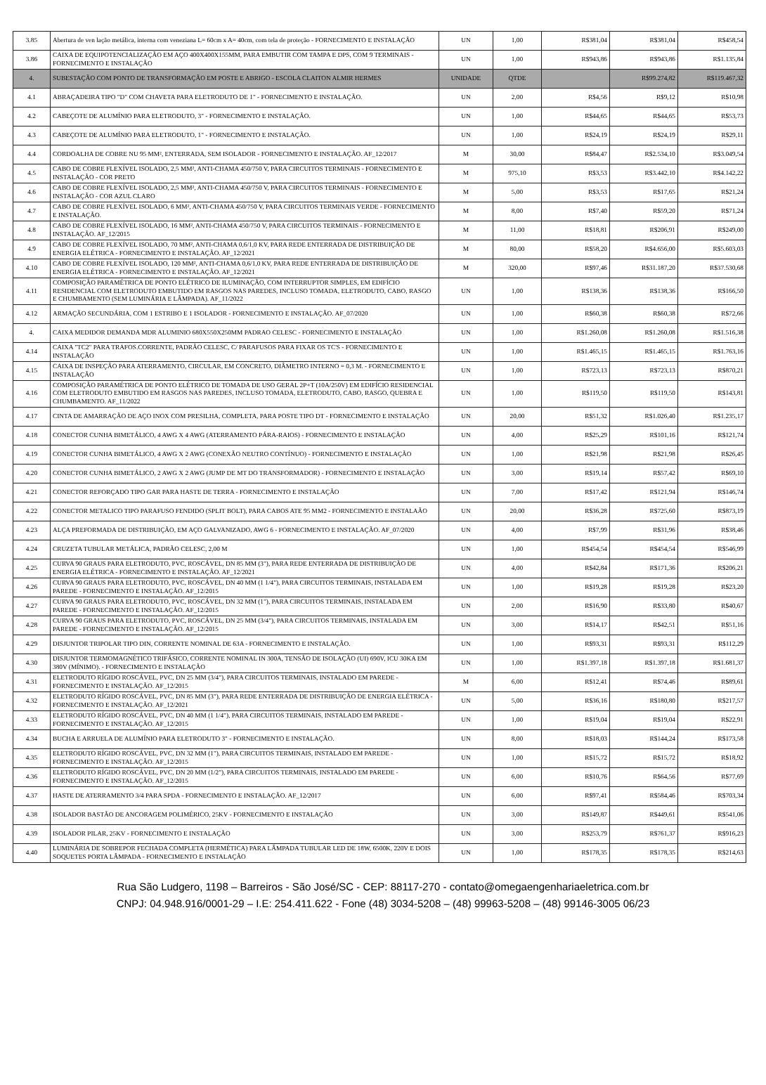| 3.85 | Abertura de ven lação metálica, interna com veneziana L= 60cm x A= 40cm, com tela de proteção - FORNECIMENTO E INSTALAÇÃO | UN | 1,00 | R$381,04 | R$381,04 | R$458,54 |
| 3.86 | CAIXA DE EQUIPOTENCIALIZAÇÃO EM AÇO 400X400X155MM, PARA EMBUTIR COM TAMPA E DPS, COM 9 TERMINAIS - FORNECIMENTO E INSTALAÇÃO | UN | 1,00 | R$943,86 | R$943,86 | R$1.135,84 |
| 4. | SUBESTAÇÃO COM PONTO DE TRANSFORMAÇÃO EM POSTE E ABRIGO - ESCOLA CLAITON ALMIR HERMES | UNIDADE | QTDE | | R$99.274,82 | R$119.467,32 |
| 4.1 | ABRAÇADEIRA TIPO "D" COM CHAVETA PARA ELETRODUTO DE 1" - FORNECIMENTO E INSTALAÇÃO. | UN | 2,00 | R$4,56 | R$9,12 | R$10,98 |
| 4.2 | CABEÇOTE DE ALUMÍNIO PARA ELETRODUTO, 3" - FORNECIMENTO E INSTALAÇÃO. | UN | 1,00 | R$44,65 | R$44,65 | R$53,73 |
| 4.3 | CABEÇOTE DE ALUMÍNIO PARA ELETRODUTO, 1" - FORNECIMENTO E INSTALAÇÃO. | UN | 1,00 | R$24,19 | R$24,19 | R$29,11 |
| 4.4 | CORDOALHA DE COBRE NU 95 MM², ENTERRADA, SEM ISOLADOR - FORNECIMENTO E INSTALAÇÃO. AF_12/2017 | M | 30,00 | R$84,47 | R$2.534,10 | R$3.049,54 |
| 4.5 | CABO DE COBRE FLEXÍVEL ISOLADO, 2,5 MM², ANTI-CHAMA 450/750 V, PARA CIRCUITOS TERMINAIS - FORNECIMENTO E INSTALAÇÃO - COR PRETO | M | 975,10 | R$3,53 | R$3.442,10 | R$4.142,22 |
| 4.6 | CABO DE COBRE FLEXÍVEL ISOLADO, 2,5 MM², ANTI-CHAMA 450/750 V, PARA CIRCUITOS TERMINAIS - FORNECIMENTO E INSTALAÇÃO - COR AZUL CLARO | M | 5,00 | R$3,53 | R$17,65 | R$21,24 |
| 4.7 | CABO DE COBRE FLEXÍVEL ISOLADO, 6 MM², ANTI-CHAMA 450/750 V, PARA CIRCUITOS TERMINAIS VERDE - FORNECIMENTO E INSTALAÇÃO. | M | 8,00 | R$7,40 | R$59,20 | R$71,24 |
| 4.8 | CABO DE COBRE FLEXÍVEL ISOLADO, 16 MM², ANTI-CHAMA 450/750 V, PARA CIRCUITOS TERMINAIS - FORNECIMENTO E INSTALAÇÃO. AF_12/2015 | M | 11,00 | R$18,81 | R$206,91 | R$249,00 |
| 4.9 | CABO DE COBRE FLEXÍVEL ISOLADO, 70 MM², ANTI-CHAMA 0,6/1,0 KV, PARA REDE ENTERRADA DE DISTRIBUIÇÃO DE ENERGIA ELÉTRICA - FORNECIMENTO E INSTALAÇÃO. AF_12/2021 | M | 80,00 | R$58,20 | R$4.656,00 | R$5.603,03 |
| 4.10 | CABO DE COBRE FLEXÍVEL ISOLADO, 120 MM², ANTI-CHAMA 0,6/1,0 KV, PARA REDE ENTERRADA DE DISTRIBUIÇÃO DE ENERGIA ELÉTRICA - FORNECIMENTO E INSTALAÇÃO. AF_12/2021 | M | 320,00 | R$97,46 | R$31.187,20 | R$37.530,68 |
| 4.11 | COMPOSIÇÃO PARAMÉTRICA DE PONTO ELÉTRICO DE ILUMINAÇÃO, COM INTERRUPTOR SIMPLES, EM EDIFÍCIO RESIDENCIAL COM ELETRODUTO EMBUTIDO EM RASGOS NAS PAREDES, INCLUSO TOMADA, ELETRODUTO, CABO, RASGO E CHUMBAMENTO (SEM LUMINÁRIA E LÂMPADA). AF_11/2022 | UN | 1,00 | R$138,36 | R$138,36 | R$166,50 |
| 4.12 | ARMAÇÃO SECUNDÁRIA, COM 1 ESTRIBO E 1 ISOLADOR - FORNECIMENTO E INSTALAÇÃO. AF_07/2020 | UN | 1,00 | R$60,38 | R$60,38 | R$72,66 |
| 4. | CAIXA MEDIDOR DEMANDA MDR ALUMINIO 680X550X250MM PADRAO CELESC - FORNECIMENTO E INSTALAÇÃO | UN | 1,00 | R$1.260,08 | R$1.260,08 | R$1.516,38 |
| 4.14 | CAIXA "TC2" PARA TRAFOS.CORRENTE, PADRÃO CELESC, C/ PARAFUSOS PARA FIXAR OS TC'S - FORNECIMENTO E INSTALAÇÃO | UN | 1,00 | R$1.465,15 | R$1.465,15 | R$1.763,16 |
| 4.15 | CAIXA DE INSPEÇÃO PARA ATERRAMENTO, CIRCULAR, EM CONCRETO, DIÂMETRO INTERNO = 0,3 M. - FORNECIMENTO E INSTALAÇÃO | UN | 1,00 | R$723,13 | R$723,13 | R$870,21 |
| 4.16 | COMPOSIÇÃO PARAMÉTRICA DE PONTO ELÉTRICO DE TOMADA DE USO GERAL 2P+T (10A/250V) EM EDIFÍCIO RESIDENCIAL COM ELETRODUTO EMBUTIDO EM RASGOS NAS PAREDES, INCLUSO TOMADA, ELETRODUTO, CABO, RASGO, QUEBRA E CHUMBAMENTO. AF_11/2022 | UN | 1,00 | R$119,50 | R$119,50 | R$143,81 |
| 4.17 | CINTA DE AMARRAÇÃO DE AÇO INOX COM PRESILHA, COMPLETA, PARA POSTE TIPO DT - FORNECIMENTO E INSTALAÇÃO | UN | 20,00 | R$51,32 | R$1.026,40 | R$1.235,17 |
| 4.18 | CONECTOR CUNHA BIMETÁLICO, 4 AWG X 4 AWG (ATERRAMENTO PÁRA-RAIOS) - FORNECIMENTO E INSTALAÇÃO | UN | 4,00 | R$25,29 | R$101,16 | R$121,74 |
| 4.19 | CONECTOR CUNHA BIMETÁLICO, 4 AWG X 2 AWG (CONEXÃO NEUTRO CONTÍNUO) - FORNECIMENTO E INSTALAÇÃO | UN | 1,00 | R$21,98 | R$21,98 | R$26,45 |
| 4.20 | CONECTOR CUNHA BIMETÁLICO, 2 AWG X 2 AWG (JUMP DE MT DO TRANSFORMADOR) - FORNECIMENTO E INSTALAÇÃO | UN | 3,00 | R$19,14 | R$57,42 | R$69,10 |
| 4.21 | CONECTOR REFORÇADO TIPO GAR PARA HASTE DE TERRA - FORNECIMENTO E INSTALAÇÃO | UN | 7,00 | R$17,42 | R$121,94 | R$146,74 |
| 4.22 | CONECTOR METALICO TIPO PARAFUSO FENDIDO (SPLIT BOLT), PARA CABOS ATE 95 MM2 - FORNECIMENTO E INSTALAÃO | UN | 20,00 | R$36,28 | R$725,60 | R$873,19 |
| 4.23 | ALÇA PREFORMADA DE DISTRIBUIÇÃO, EM AÇO GALVANIZADO, AWG 6 - FORNECIMENTO E INSTALAÇÃO. AF_07/2020 | UN | 4,00 | R$7,99 | R$31,96 | R$38,46 |
| 4.24 | CRUZETA TUBULAR METÁLICA, PADRÃO CELESC, 2,00 M | UN | 1,00 | R$454,54 | R$454,54 | R$546,99 |
| 4.25 | CURVA 90 GRAUS PARA ELETRODUTO, PVC, ROSCÁVEL, DN 85 MM (3"), PARA REDE ENTERRADA DE DISTRIBUIÇÃO DE ENERGIA ELÉTRICA - FORNECIMENTO E INSTALAÇÃO. AF_12/2021 | UN | 4,00 | R$42,84 | R$171,36 | R$206,21 |
| 4.26 | CURVA 90 GRAUS PARA ELETRODUTO, PVC, ROSCÁVEL, DN 40 MM (1 1/4"), PARA CIRCUITOS TERMINAIS, INSTALADA EM PAREDE - FORNECIMENTO E INSTALAÇÃO. AF_12/2015 | UN | 1,00 | R$19,28 | R$19,28 | R$23,20 |
| 4.27 | CURVA 90 GRAUS PARA ELETRODUTO, PVC, ROSCÁVEL, DN 32 MM (1"), PARA CIRCUITOS TERMINAIS, INSTALADA EM PAREDE - FORNECIMENTO E INSTALAÇÃO. AF_12/2015 | UN | 2,00 | R$16,90 | R$33,80 | R$40,67 |
| 4.28 | CURVA 90 GRAUS PARA ELETRODUTO, PVC, ROSCÁVEL, DN 25 MM (3/4"), PARA CIRCUITOS TERMINAIS, INSTALADA EM PAREDE - FORNECIMENTO E INSTALAÇÃO. AF_12/2015 | UN | 3,00 | R$14,17 | R$42,51 | R$51,16 |
| 4.29 | DISJUNTOR TRIPOLAR TIPO DIN, CORRENTE NOMINAL DE 63A - FORNECIMENTO E INSTALAÇÃO. | UN | 1,00 | R$93,31 | R$93,31 | R$112,29 |
| 4.30 | DISJUNTOR TERMOMAGNÉTICO TRIFÁSICO, CORRENTE NOMINAL IN 300A, TENSÃO DE ISOLAÇÃO (UI) 690V, ICU 30KA EM 380V (MÍNIMO). - FORNECIMENTO E INSTALAÇÃO | UN | 1,00 | R$1.397,18 | R$1.397,18 | R$1.681,37 |
| 4.31 | ELETRODUTO RÍGIDO ROSCÁVEL, PVC, DN 25 MM (3/4"), PARA CIRCUITOS TERMINAIS, INSTALADO EM PAREDE - FORNECIMENTO E INSTALAÇÃO. AF_12/2015 | M | 6,00 | R$12,41 | R$74,46 | R$89,61 |
| 4.32 | ELETRODUTO RÍGIDO ROSCÁVEL, PVC, DN 85 MM (3"), PARA REDE ENTERRADA DE DISTRIBUIÇÃO DE ENERGIA ELÉTRICA - FORNECIMENTO E INSTALAÇÃO. AF_12/2021 | UN | 5,00 | R$36,16 | R$180,80 | R$217,57 |
| 4.33 | ELETRODUTO RÍGIDO ROSCÁVEL, PVC, DN 40 MM (1 1/4"), PARA CIRCUITOS TERMINAIS, INSTALADO EM PAREDE - FORNECIMENTO E INSTALAÇÃO. AF_12/2015 | UN | 1,00 | R$19,04 | R$19,04 | R$22,91 |
| 4.34 | BUCHA E ARRUELA DE ALUMÍNIO PARA ELETRODUTO 3" - FORNECIMENTO E INSTALAÇÃO. | UN | 8,00 | R$18,03 | R$144,24 | R$173,58 |
| 4.35 | ELETRODUTO RÍGIDO ROSCÁVEL, PVC, DN 32 MM (1"), PARA CIRCUITOS TERMINAIS, INSTALADO EM PAREDE - FORNECIMENTO E INSTALAÇÃO. AF_12/2015 | UN | 1,00 | R$15,72 | R$15,72 | R$18,92 |
| 4.36 | ELETRODUTO RÍGIDO ROSCÁVEL, PVC, DN 20 MM (1/2"), PARA CIRCUITOS TERMINAIS, INSTALADO EM PAREDE - FORNECIMENTO E INSTALAÇÃO. AF_12/2015 | UN | 6,00 | R$10,76 | R$64,56 | R$77,69 |
| 4.37 | HASTE DE ATERRAMENTO 3/4 PARA SPDA - FORNECIMENTO E INSTALAÇÃO. AF_12/2017 | UN | 6,00 | R$97,41 | R$584,46 | R$703,34 |
| 4.38 | ISOLADOR BASTÃO DE ANCORAGEM POLIMÉRICO, 25KV - FORNECIMENTO E INSTALAÇÃO | UN | 3,00 | R$149,87 | R$449,61 | R$541,06 |
| 4.39 | ISOLADOR PILAR, 25KV - FORNECIMENTO E INSTALAÇÃO | UN | 3,00 | R$253,79 | R$761,37 | R$916,23 |
| 4.40 | LUMINÁRIA DE SOBREPOR FECHADA COMPLETA (HERMÉTICA) PARA LÂMPADA TUBULAR LED DE 18W, 6500K, 220V E DOIS SOQUETES PORTA LÂMPADA - FORNECIMENTO E INSTALAÇÃO | UN | 1,00 | R$178,35 | R$178,35 | R$214,63 |
Rua São Ludgero, 1198 – Barreiros - São José/SC - CEP: 88117-270 - contato@omegaengenhariaeletrica.com.br
CNPJ: 04.948.916/0001-29 – I.E: 254.411.622 - Fone (48) 3034-5208 – (48) 99963-5208 – (48) 99146-3005 06/23